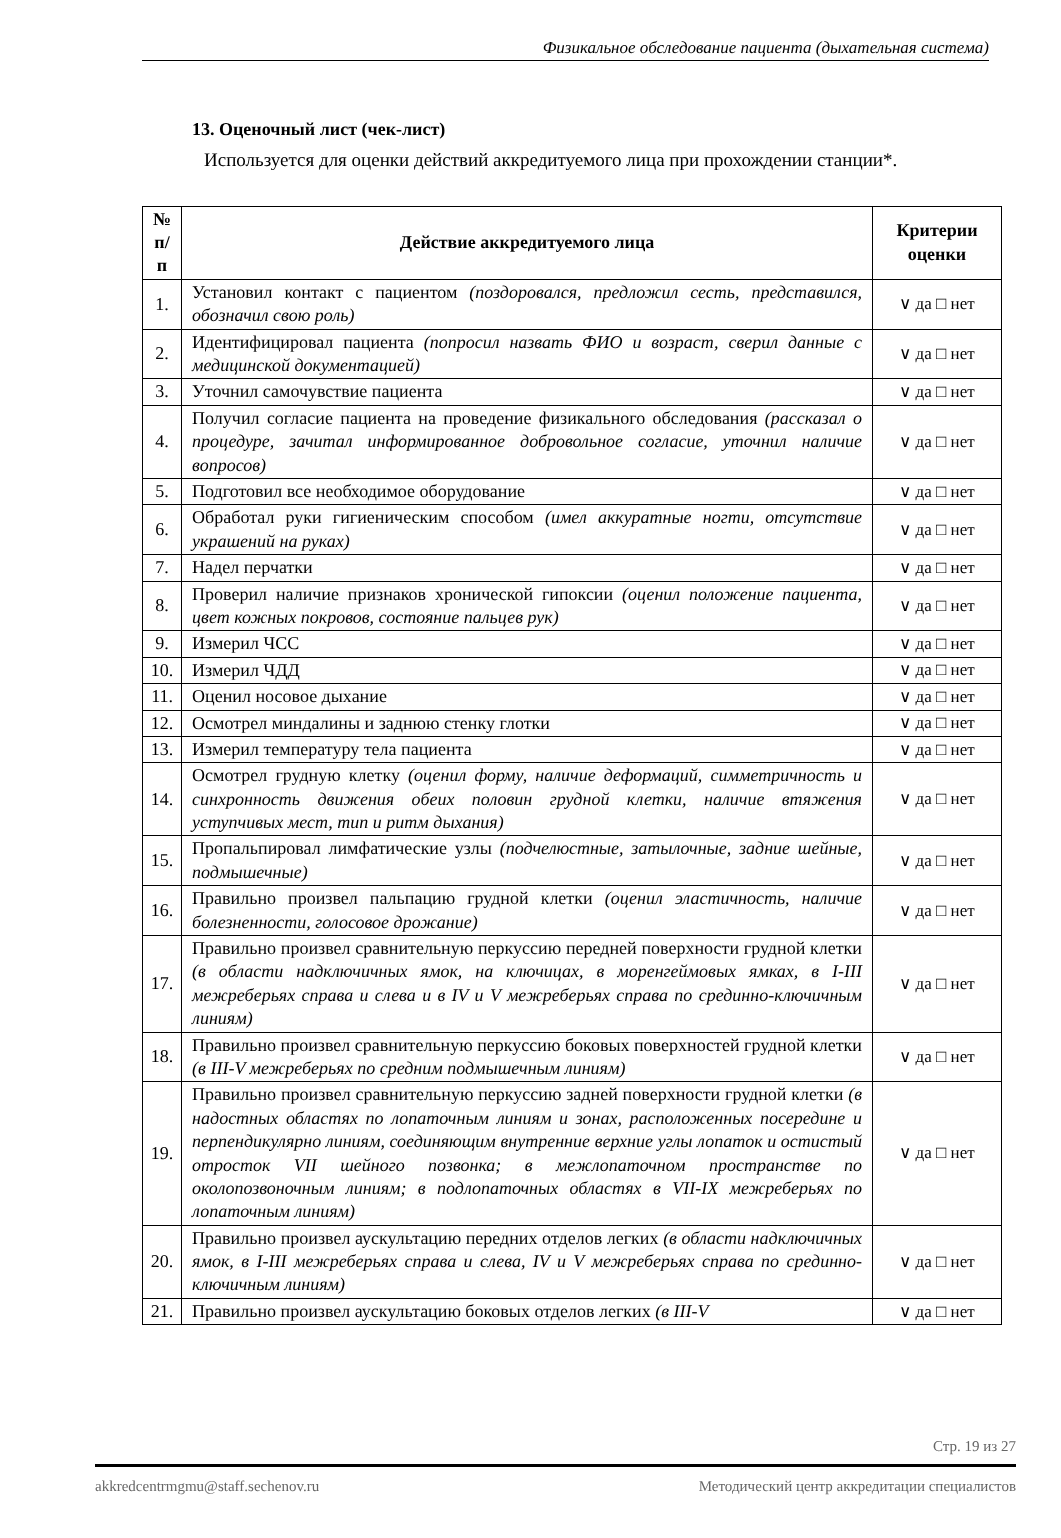Физикальное обследование пациента (дыхательная система)
13. Оценочный лист (чек-лист)
Используется для оценки действий аккредитуемого лица при прохождении станции*.
| № п/п | Действие аккредитуемого лица | Критерии оценки |
| --- | --- | --- |
| 1. | Установил контакт с пациентом (поздоровался, предложил сесть, представился, обозначил свою роль) | ∨ да □ нет |
| 2. | Идентифицировал пациента (попросил назвать ФИО и возраст, сверил данные с медицинской документацией) | ∨ да □ нет |
| 3. | Уточнил самочувствие пациента | ∨ да □ нет |
| 4. | Получил согласие пациента на проведение физикального обследования (рассказал о процедуре, зачитал информированное добровольное согласие, уточнил наличие вопросов) | ∨ да □ нет |
| 5. | Подготовил все необходимое оборудование | ∨ да □ нет |
| 6. | Обработал руки гигиеническим способом (имел аккуратные ногти, отсутствие украшений на руках) | ∨ да □ нет |
| 7. | Надел перчатки | ∨ да □ нет |
| 8. | Проверил наличие признаков хронической гипоксии (оценил положение пациента, цвет кожных покровов, состояние пальцев рук) | ∨ да □ нет |
| 9. | Измерил ЧСС | ∨ да □ нет |
| 10. | Измерил ЧДД | ∨ да □ нет |
| 11. | Оценил носовое дыхание | ∨ да □ нет |
| 12. | Осмотрел миндалины и заднюю стенку глотки | ∨ да □ нет |
| 13. | Измерил температуру тела пациента | ∨ да □ нет |
| 14. | Осмотрел грудную клетку (оценил форму, наличие деформаций, симметричность и синхронность движения обеих половин грудной клетки, наличие втяжения уступчивых мест, тип и ритм дыхания) | ∨ да □ нет |
| 15. | Пропальпировал лимфатические узлы (подчелюстные, затылочные, задние шейные, подмышечные) | ∨ да □ нет |
| 16. | Правильно произвел пальпацию грудной клетки (оценил эластичность, наличие болезненности, голосовое дрожание) | ∨ да □ нет |
| 17. | Правильно произвел сравнительную перкуссию передней поверхности грудной клетки (в области надключичных ямок, на ключицах, в моренгеймовых ямках, в I-III межреберьях справа и слева и в IV и V межреберьях справа по срединно-ключичным линиям) | ∨ да □ нет |
| 18. | Правильно произвел сравнительную перкуссию боковых поверхностей грудной клетки (в III-V межреберьях по средним подмышечным линиям) | ∨ да □ нет |
| 19. | Правильно произвел сравнительную перкуссию задней поверхности грудной клетки (в надостных областях по лопаточным линиям и зонах, расположенных посередине и перпендикулярно линиям, соединяющим внутренние верхние углы лопаток и остистый отросток VII шейного позвонка; в межлопаточном пространстве по околопозвоночным линиям; в подлопаточных областях в VII-IX межреберьях по лопаточным линиям) | ∨ да □ нет |
| 20. | Правильно произвел аускультацию передних отделов легких (в области надключичных ямок, в I-III межреберьях справа и слева, IV и V межреберьях справа по срединно-ключичным линиям) | ∨ да □ нет |
| 21. | Правильно произвел аускультацию боковых отделов легких (в III-V | ∨ да □ нет |
Стр. 19 из 27
akkredcentrmgmu@staff.sechenov.ru Методический центр аккредитации специалистов